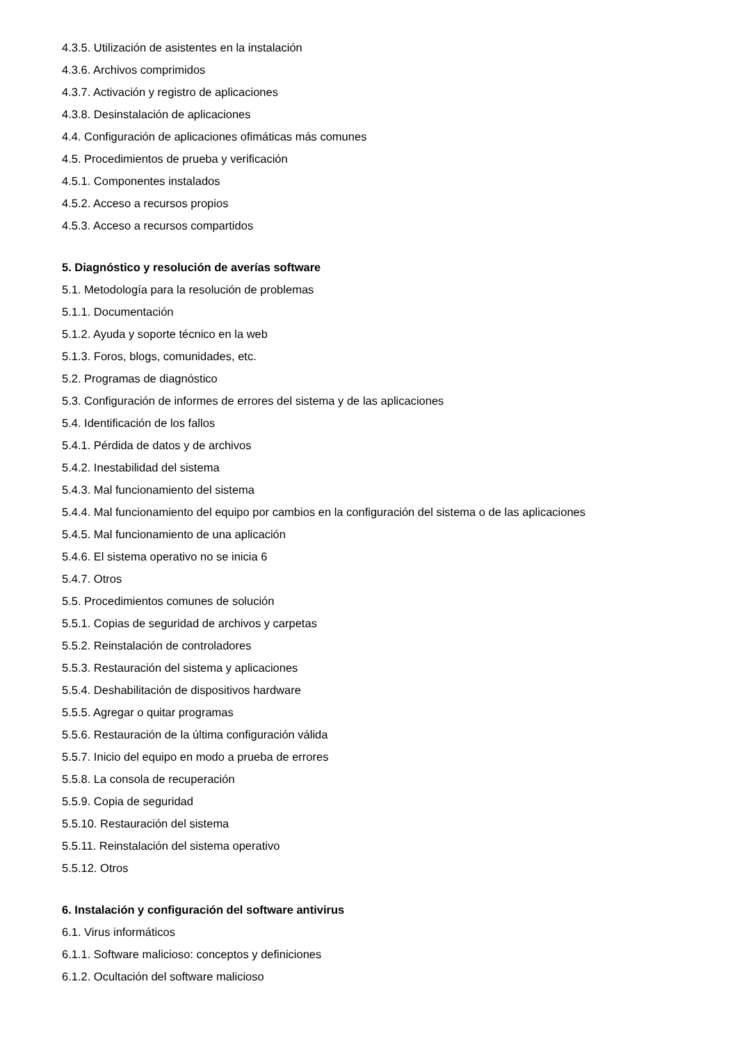4.3.5. Utilización de asistentes en la instalación
4.3.6. Archivos comprimidos
4.3.7. Activación y registro de aplicaciones
4.3.8. Desinstalación de aplicaciones
4.4. Configuración de aplicaciones ofimáticas más comunes
4.5. Procedimientos de prueba y verificación
4.5.1. Componentes instalados
4.5.2. Acceso a recursos propios
4.5.3. Acceso a recursos compartidos
5. Diagnóstico y resolución de averías software
5.1. Metodología para la resolución de problemas
5.1.1. Documentación
5.1.2. Ayuda y soporte técnico en la web
5.1.3. Foros, blogs, comunidades, etc.
5.2. Programas de diagnóstico
5.3. Configuración de informes de errores del sistema y de las aplicaciones
5.4. Identificación de los fallos
5.4.1. Pérdida de datos y de archivos
5.4.2. Inestabilidad del sistema
5.4.3. Mal funcionamiento del sistema
5.4.4. Mal funcionamiento del equipo por cambios en la configuración del sistema o de las aplicaciones
5.4.5. Mal funcionamiento de una aplicación
5.4.6. El sistema operativo no se inicia 6
5.4.7. Otros
5.5. Procedimientos comunes de solución
5.5.1. Copias de seguridad de archivos y carpetas
5.5.2. Reinstalación de controladores
5.5.3. Restauración del sistema y aplicaciones
5.5.4. Deshabilitación de dispositivos hardware
5.5.5. Agregar o quitar programas
5.5.6. Restauración de la última configuración válida
5.5.7. Inicio del equipo en modo a prueba de errores
5.5.8. La consola de recuperación
5.5.9. Copia de seguridad
5.5.10. Restauración del sistema
5.5.11. Reinstalación del sistema operativo
5.5.12. Otros
6. Instalación y configuración del software antivirus
6.1. Virus informáticos
6.1.1. Software malicioso: conceptos y definiciones
6.1.2. Ocultación del software malicioso